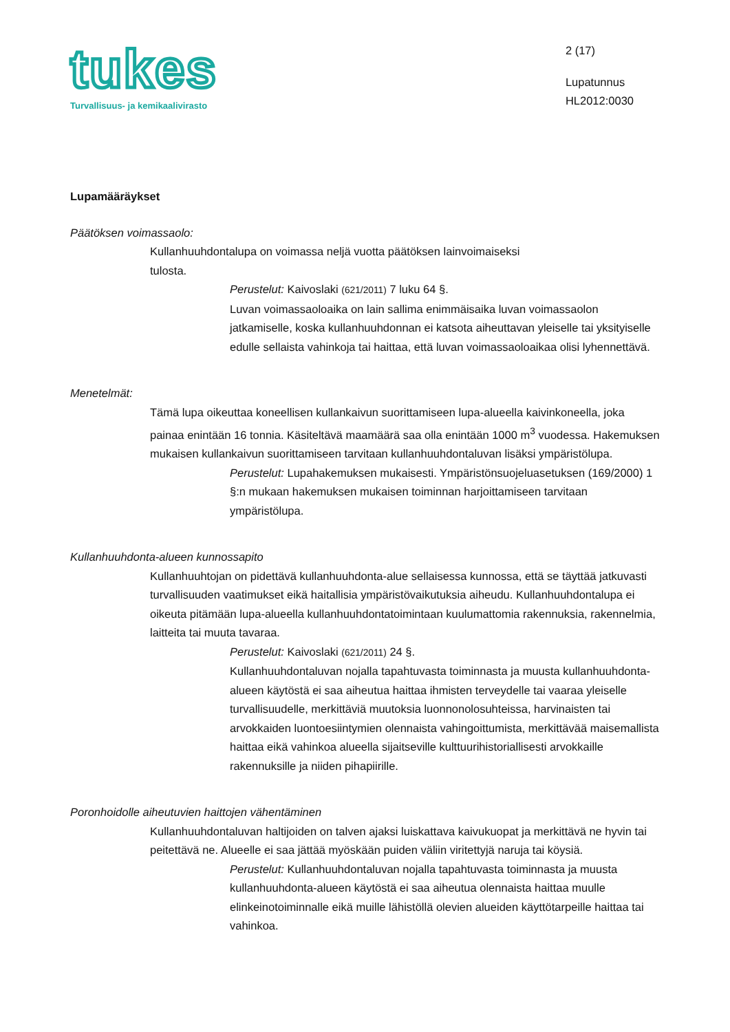tukes
Turvallisuus- ja kemikaalivirasto
2 (17)
Lupatunnus
HL2012:0030
Lupamääräykset
Päätöksen voimassaolo:
Kullanhuuhdontalupa on voimassa neljä vuotta päätöksen lainvoimaiseksi
tulosta.
Perustelut: Kaivoslaki (621/2011) 7 luku 64 §.
Luvan voimassaoloaika on lain sallima enimmäisaika luvan voimassaolon jatkamiselle, koska kullanhuuhdonnan ei katsota aiheuttavan yleiselle tai yksityiselle edulle sellaista vahinkoja tai haittaa, että luvan voimassaoloaikaa olisi lyhennettävä.
Menetelmät:
Tämä lupa oikeuttaa koneellisen kullankaivun suorittamiseen lupa-alueella kaivinkoneella, joka painaa enintään 16 tonnia. Käsiteltävä maamäärä saa olla enintään 1000 m<sup>3</sup> vuodessa. Hakemuksen mukaisen kullankaivun suorittamiseen tarvitaan kullanhuuhdontaluvan lisäksi ympäristölupa.
Perustelut: Lupahakemuksen mukaisesti. Ympäristönsuojeluasetuksen (169/2000) 1 §:n mukaan hakemuksen mukaisen toiminnan harjoittamiseen tarvitaan ympäristölupa.
Kullanhuuhdonta-alueen kunnossapito
Kullanhuuhtojan on pidettävä kullanhuuhdonta-alue sellaisessa kunnossa, että se täyttää jatkuvasti turvallisuuden vaatimukset eikä haitallisia ympäristövaikutuksia aiheudu. Kullanhuuhdontalupa ei oikeuta pitämään lupa-alueella kullanhuuhdontatoimintaan kuulumattomia rakennuksia, rakennelmia, laitteita tai muuta tavaraa.
Perustelut: Kaivoslaki (621/2011) 24 §.
Kullanhuuhdontaluvan nojalla tapahtuvasta toiminnasta ja muusta kullanhuuhdonta-alueen käytöstä ei saa aiheutua haittaa ihmisten terveydelle tai vaaraa yleiselle turvallisuudelle, merkittäviä muutoksia luonnonolosuhteissa, harvinaisten tai arvokkaiden luontoesiintymien olennaista vahingoittumista, merkittävää maisemallista haittaa eikä vahinkoa alueella sijaitseville kulttuurihistoriallisesti arvokkaille rakennuksille ja niiden pihapiirille.
Poronhoidolle aiheutuvien haittojen vähentäminen
Kullanhuuhdontaluvan haltijoiden on talven ajaksi luiskattava kaivukuopat ja merkittävä ne hyvin tai peitettävä ne. Alueelle ei saa jättää myöskään puiden väliin viritettyjä naruja tai köysiä.
Perustelut: Kullanhuuhdontaluvan nojalla tapahtuvasta toiminnasta ja muusta kullanhuuhdonta-alueen käytöstä ei saa aiheutua olennaista haittaa muulle elinkeinotoiminnalle eikä muille lähistöllä olevien alueiden käyttötarpeille haittaa tai vahinkoa.